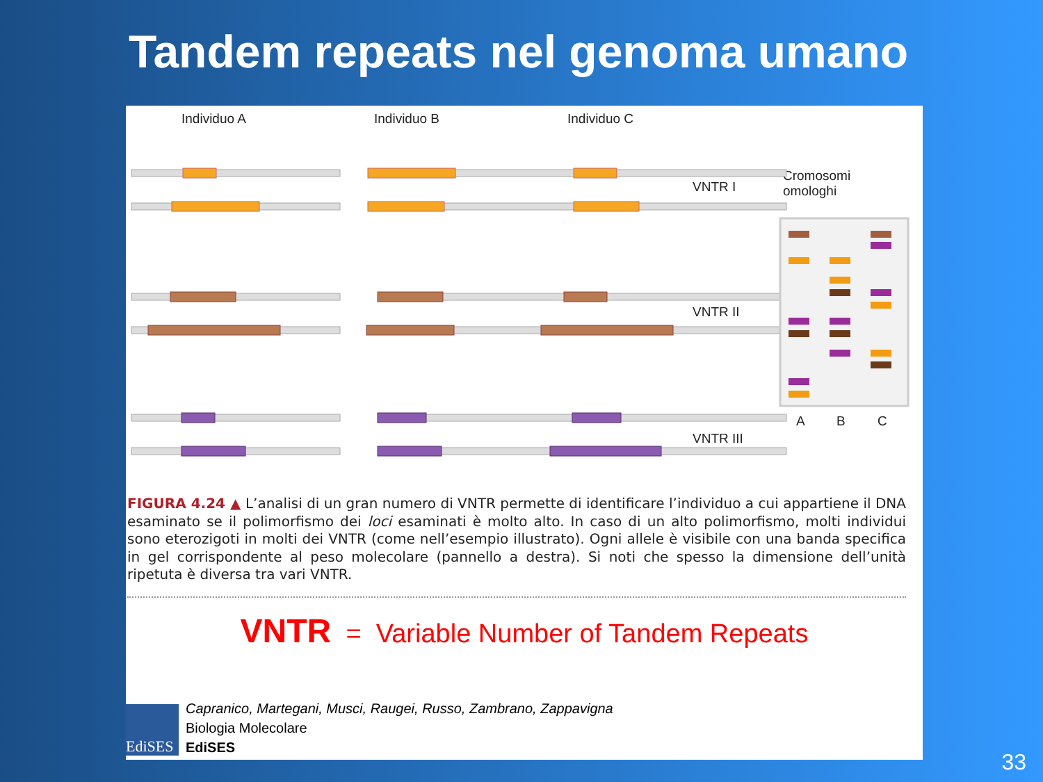Tandem repeats nel genoma umano
Individuo A Individuo B Individuo C
VNTR I
VNTR II
VNTR III
Cromosomi
omologhi
A B C
FIGURA 4.24 ▲ L’analisi di un gran numero di VNTR permette di identificare l’individuo a cui appartiene il DNA esaminato se il polimorfismo dei loci esaminati è molto alto. In caso di un alto polimorfismo, molti individui sono eterozigoti in molti dei VNTR (come nell’esempio illustrato). Ogni allele è visibile con una banda specifica in gel corrispondente al peso molecolare (pannello a destra). Si noti che spesso la dimensione dell’unità ripetuta è diversa tra vari VNTR.
VNTR = Variable Number of Tandem Repeats
EdiSES
Capranico, Martegani, Musci, Raugei, Russo, Zambrano, Zappavigna
Biologia Molecolare
EdiSES
33